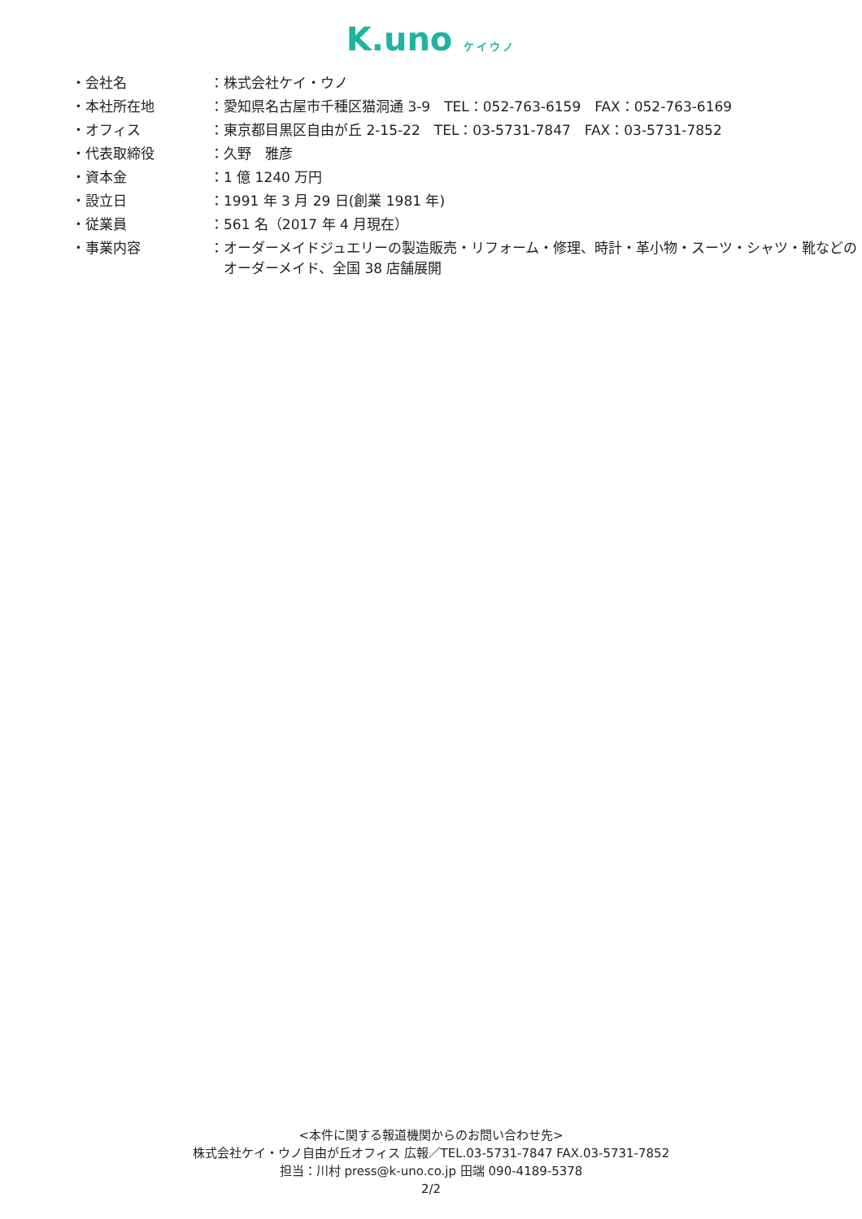K.uno ケイウノ
| ・会社名 | ：株式会社ケイ・ウノ |
| ・本社所在地 | ：愛知県名古屋市千種区猫洞通 3-9 TEL：052-763-6159 FAX：052-763-6169 |
| ・オフィス | ：東京都目黒区自由が丘 2-15-22 TEL：03-5731-7847 FAX：03-5731-7852 |
| ・代表取締役 | ：久野 雅彦 |
| ・資本金 | ：1 億 1240 万円 |
| ・設立日 | ：1991 年 3 月 29 日(創業 1981 年) |
| ・従業員 | ：561 名（2017 年 4 月現在） |
| ・事業内容 | ：オーダーメイドジュエリーの製造販売・リフォーム・修理、時計・革小物・スーツ・シャツ・靴などの オーダーメイド、全国 38 店舗展開 |
<本件に関する報道機関からのお問い合わせ先>
株式会社ケイ・ウノ自由が丘オフィス 広報／TEL.03-5731-7847 FAX.03-5731-7852
担当：川村 press@k-uno.co.jp 田端 090-4189-5378
2/2